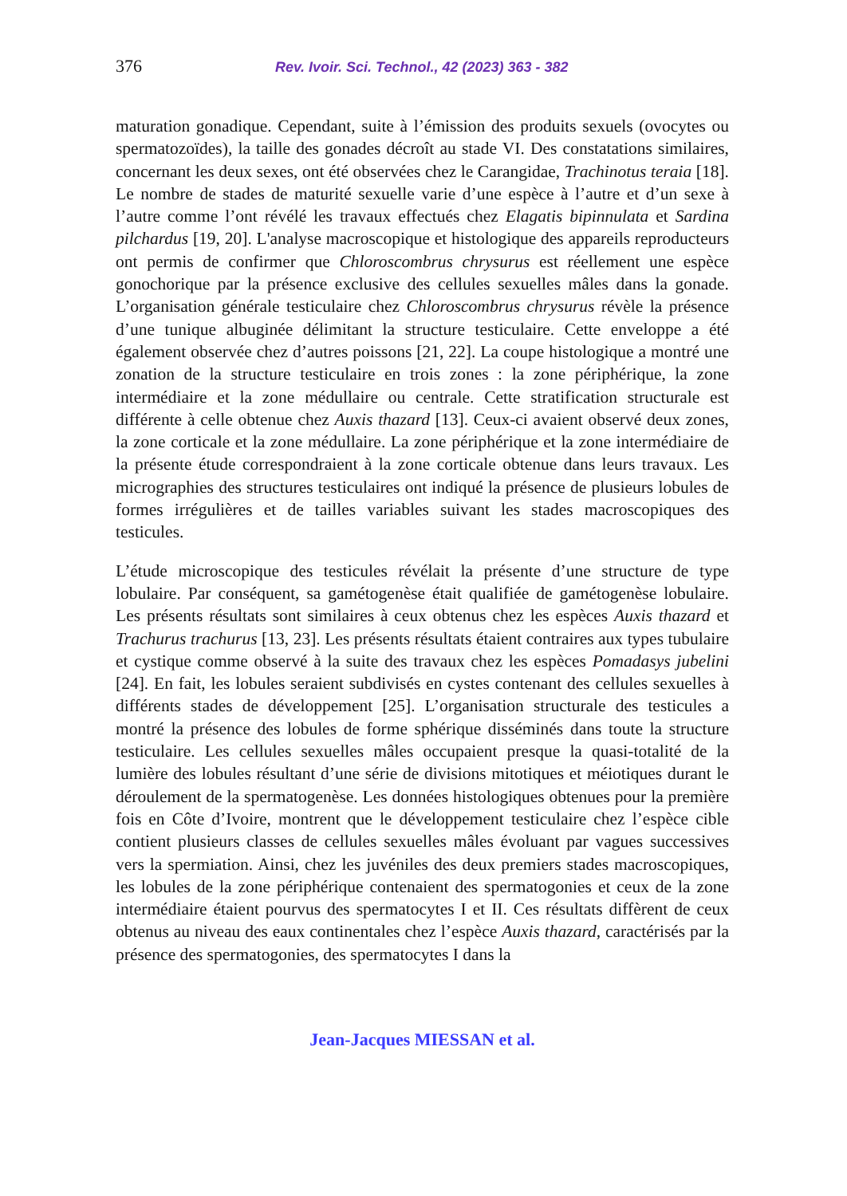376 Rev. Ivoir. Sci. Technol., 42 (2023) 363 - 382
maturation gonadique. Cependant, suite à l’émission des produits sexuels (ovocytes ou spermatozoïdes), la taille des gonades décroît au stade VI. Des constatations similaires, concernant les deux sexes, ont été observées chez le Carangidae, Trachinotus teraia [18]. Le nombre de stades de maturité sexuelle varie d’une espèce à l’autre et d’un sexe à l’autre comme l’ont révélé les travaux effectués chez Elagatis bipinnulata et Sardina pilchardus [19, 20]. L'analyse macroscopique et histologique des appareils reproducteurs ont permis de confirmer que Chloroscombrus chrysurus est réellement une espèce gonochorique par la présence exclusive des cellules sexuelles mâles dans la gonade. L’organisation générale testiculaire chez Chloroscombrus chrysurus révèle la présence d’une tunique albuginée délimitant la structure testiculaire. Cette enveloppe a été également observée chez d’autres poissons [21, 22]. La coupe histologique a montré une zonation de la structure testiculaire en trois zones : la zone périphérique, la zone intermédiaire et la zone médullaire ou centrale. Cette stratification structurale est différente à celle obtenue chez Auxis thazard [13]. Ceux-ci avaient observé deux zones, la zone corticale et la zone médullaire. La zone périphérique et la zone intermédiaire de la présente étude correspondraient à la zone corticale obtenue dans leurs travaux. Les micrographies des structures testiculaires ont indiqué la présence de plusieurs lobules de formes irrégulières et de tailles variables suivant les stades macroscopiques des testicules.
L’étude microscopique des testicules révélait la présente d’une structure de type lobulaire. Par conséquent, sa gamétogenèse était qualifiée de gamétogenèse lobulaire. Les présents résultats sont similaires à ceux obtenus chez les espèces Auxis thazard et Trachurus trachurus [13, 23]. Les présents résultats étaient contraires aux types tubulaire et cystique comme observé à la suite des travaux chez les espèces Pomadasys jubelini [24]. En fait, les lobules seraient subdivisés en cystes contenant des cellules sexuelles à différents stades de développement [25]. L’organisation structurale des testicules a montré la présence des lobules de forme sphérique disséminés dans toute la structure testiculaire. Les cellules sexuelles mâles occupaient presque la quasi-totalité de la lumière des lobules résultant d’une série de divisions mitotiques et méiotiques durant le déroulement de la spermatogenèse. Les données histologiques obtenues pour la première fois en Côte d’Ivoire, montrent que le développement testiculaire chez l’espèce cible contient plusieurs classes de cellules sexuelles mâles évoluant par vagues successives vers la spermiation. Ainsi, chez les juvéniles des deux premiers stades macroscopiques, les lobules de la zone périphérique contenaient des spermatogonies et ceux de la zone intermédiaire étaient pourvus des spermatocytes I et II. Ces résultats diffèrent de ceux obtenus au niveau des eaux continentales chez l’espèce Auxis thazard, caractérisés par la présence des spermatogonies, des spermatocytes I dans la
Jean-Jacques MIESSAN et al.